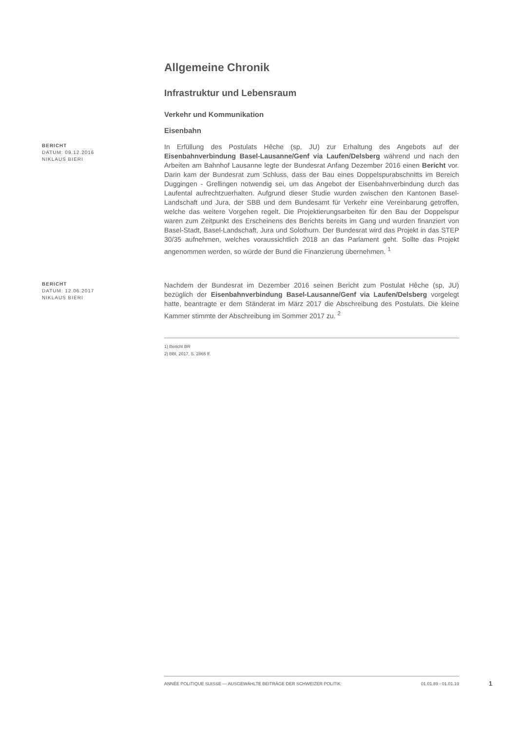Allgemeine Chronik
Infrastruktur und Lebensraum
Verkehr und Kommunikation
Eisenbahn
BERICHT
DATUM: 09.12.2016
NIKLAUS BIERI
In Erfüllung des Postulats Hêche (sp, JU) zur Erhaltung des Angebots auf der Eisenbahnverbindung Basel-Lausanne/Genf via Laufen/Delsberg während und nach den Arbeiten am Bahnhof Lausanne legte der Bundesrat Anfang Dezember 2016 einen Bericht vor. Darin kam der Bundesrat zum Schluss, dass der Bau eines Doppelspurabschnitts im Bereich Duggingen - Grellingen notwendig sei, um das Angebot der Eisenbahnverbindung durch das Laufental aufrechtzuerhalten. Aufgrund dieser Studie wurden zwischen den Kantonen Basel-Landschaft und Jura, der SBB und dem Bundesamt für Verkehr eine Vereinbarung getroffen, welche das weitere Vorgehen regelt. Die Projektierungsarbeiten für den Bau der Doppelspur waren zum Zeitpunkt des Erscheinens des Berichts bereits im Gang und wurden finanziert von Basel-Stadt, Basel-Landschaft, Jura und Solothurn. Der Bundesrat wird das Projekt in das STEP 30/35 aufnehmen, welches voraussichtlich 2018 an das Parlament geht. Sollte das Projekt angenommen werden, so würde der Bund die Finanzierung übernehmen. <sup>1</sup>
BERICHT
DATUM: 12.06.2017
NIKLAUS BIERI
Nachdem der Bundesrat im Dezember 2016 seinen Bericht zum Postulat Hêche (sp, JU) bezüglich der Eisenbahnverbindung Basel-Lausanne/Genf via Laufen/Delsberg vorgelegt hatte, beantragte er dem Ständerat im März 2017 die Abschreibung des Postulats. Die kleine Kammer stimmte der Abschreibung im Sommer 2017 zu. <sup>2</sup>
1) Bericht BR
2) BBl, 2017, S. 2865 ff.
ANNÉE POLITIQUE SUISSE — AUSGEWÄHLTE BEITRÄGE DER SCHWEIZER POLITIK 01.01.89 - 01.01.19
1